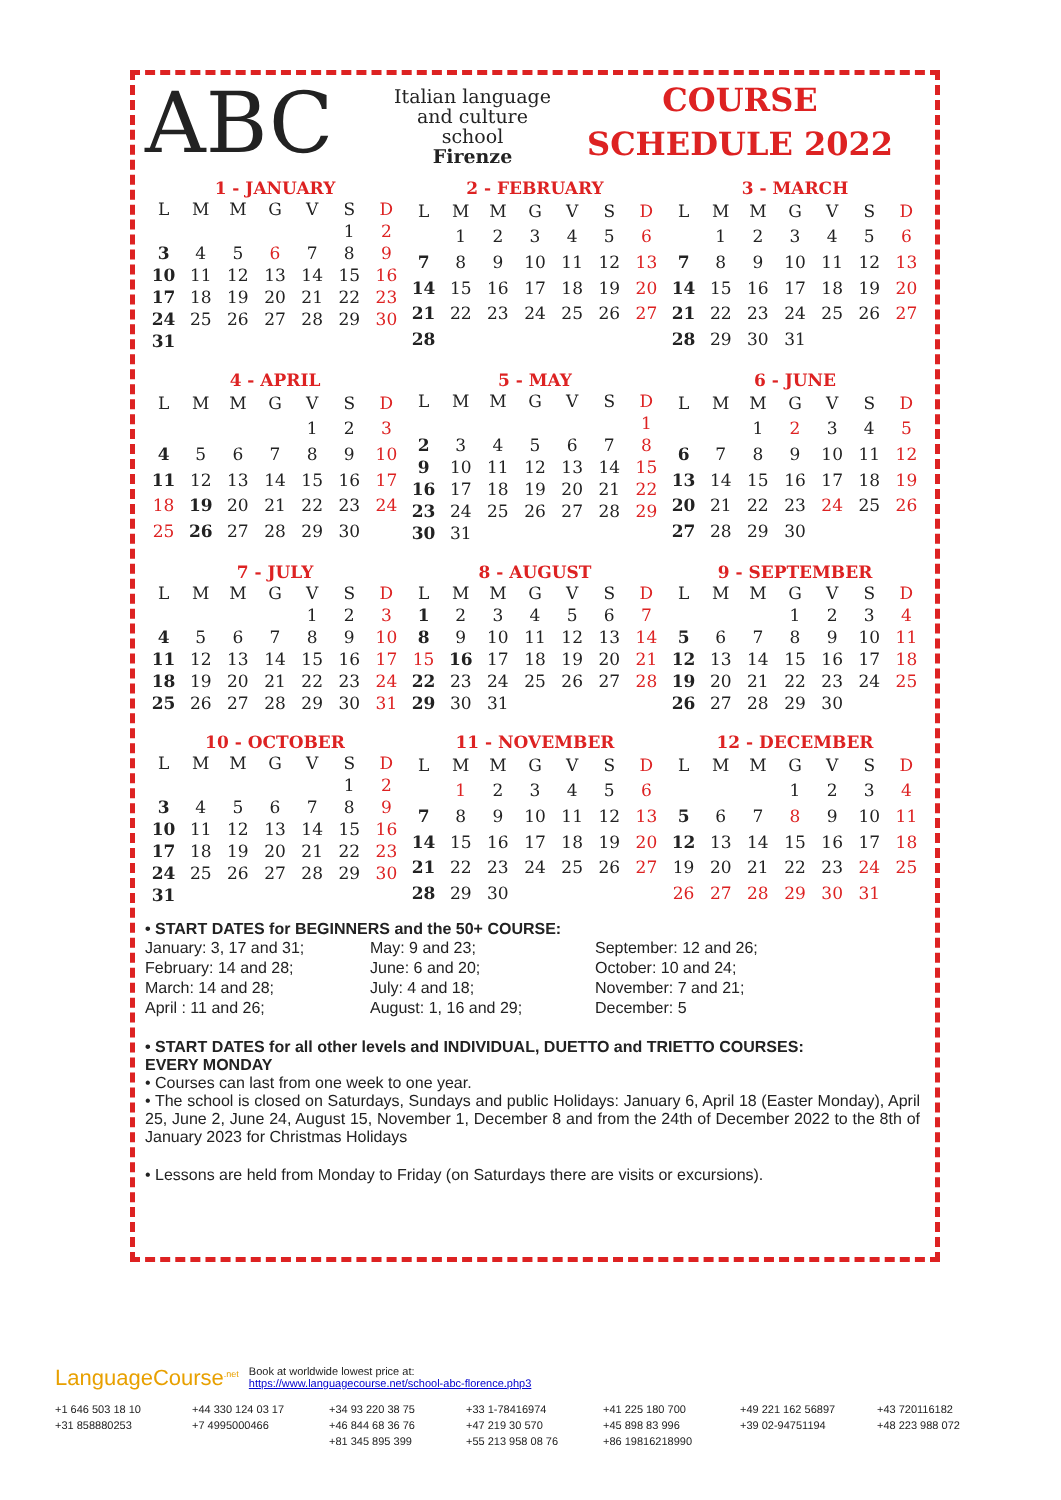ABC
Italian language
and culture
school
Firenze
COURSE
SCHEDULE 2022
1 - JANUARY
| L | M | M | G | V | S | D |
| --- | --- | --- | --- | --- | --- | --- |
| | | | | | 1 | 2 |
| 3 | 4 | 5 | 6 | 7 | 8 | 9 |
| 10 | 11 | 12 | 13 | 14 | 15 | 16 |
| 17 | 18 | 19 | 20 | 21 | 22 | 23 |
| 24 | 25 | 26 | 27 | 28 | 29 | 30 |
| 31 | | | | | | |
2 - FEBRUARY
| L | M | M | G | V | S | D |
| --- | --- | --- | --- | --- | --- | --- |
| | 1 | 2 | 3 | 4 | 5 | 6 |
| 7 | 8 | 9 | 10 | 11 | 12 | 13 |
| 14 | 15 | 16 | 17 | 18 | 19 | 20 |
| 21 | 22 | 23 | 24 | 25 | 26 | 27 |
| 28 | | | | | | |
3 - MARCH
| L | M | M | G | V | S | D |
| --- | --- | --- | --- | --- | --- | --- |
| | 1 | 2 | 3 | 4 | 5 | 6 |
| 7 | 8 | 9 | 10 | 11 | 12 | 13 |
| 14 | 15 | 16 | 17 | 18 | 19 | 20 |
| 21 | 22 | 23 | 24 | 25 | 26 | 27 |
| 28 | 29 | 30 | 31 | | | |
4 - APRIL
| L | M | M | G | V | S | D |
| --- | --- | --- | --- | --- | --- | --- |
| | | | | 1 | 2 | 3 |
| 4 | 5 | 6 | 7 | 8 | 9 | 10 |
| 11 | 12 | 13 | 14 | 15 | 16 | 17 |
| 18 | 19 | 20 | 21 | 22 | 23 | 24 |
| 25 | 26 | 27 | 28 | 29 | 30 | |
5 - MAY
| L | M | M | G | V | S | D |
| --- | --- | --- | --- | --- | --- | --- |
| | | | | | | 1 |
| 2 | 3 | 4 | 5 | 6 | 7 | 8 |
| 9 | 10 | 11 | 12 | 13 | 14 | 15 |
| 16 | 17 | 18 | 19 | 20 | 21 | 22 |
| 23 | 24 | 25 | 26 | 27 | 28 | 29 |
| 30 | 31 | | | | | |
6 - JUNE
| L | M | M | G | V | S | D |
| --- | --- | --- | --- | --- | --- | --- |
| | | 1 | 2 | 3 | 4 | 5 |
| 6 | 7 | 8 | 9 | 10 | 11 | 12 |
| 13 | 14 | 15 | 16 | 17 | 18 | 19 |
| 20 | 21 | 22 | 23 | 24 | 25 | 26 |
| 27 | 28 | 29 | 30 | | | |
7 - JULY
| L | M | M | G | V | S | D |
| --- | --- | --- | --- | --- | --- | --- |
| | | | | 1 | 2 | 3 |
| 4 | 5 | 6 | 7 | 8 | 9 | 10 |
| 11 | 12 | 13 | 14 | 15 | 16 | 17 |
| 18 | 19 | 20 | 21 | 22 | 23 | 24 |
| 25 | 26 | 27 | 28 | 29 | 30 | 31 |
8 - AUGUST
| L | M | M | G | V | S | D |
| --- | --- | --- | --- | --- | --- | --- |
| 1 | 2 | 3 | 4 | 5 | 6 | 7 |
| 8 | 9 | 10 | 11 | 12 | 13 | 14 |
| 15 | 16 | 17 | 18 | 19 | 20 | 21 |
| 22 | 23 | 24 | 25 | 26 | 27 | 28 |
| 29 | 30 | 31 | | | | |
9 - SEPTEMBER
| L | M | M | G | V | S | D |
| --- | --- | --- | --- | --- | --- | --- |
| | | | 1 | 2 | 3 | 4 |
| 5 | 6 | 7 | 8 | 9 | 10 | 11 |
| 12 | 13 | 14 | 15 | 16 | 17 | 18 |
| 19 | 20 | 21 | 22 | 23 | 24 | 25 |
| 26 | 27 | 28 | 29 | 30 | | |
10 - OCTOBER
| L | M | M | G | V | S | D |
| --- | --- | --- | --- | --- | --- | --- |
| | | | | | 1 | 2 |
| 3 | 4 | 5 | 6 | 7 | 8 | 9 |
| 10 | 11 | 12 | 13 | 14 | 15 | 16 |
| 17 | 18 | 19 | 20 | 21 | 22 | 23 |
| 24 | 25 | 26 | 27 | 28 | 29 | 30 |
| 31 | | | | | | |
11 - NOVEMBER
| L | M | M | G | V | S | D |
| --- | --- | --- | --- | --- | --- | --- |
| | 1 | 2 | 3 | 4 | 5 | 6 |
| 7 | 8 | 9 | 10 | 11 | 12 | 13 |
| 14 | 15 | 16 | 17 | 18 | 19 | 20 |
| 21 | 22 | 23 | 24 | 25 | 26 | 27 |
| 28 | 29 | 30 | | | | |
12 - DECEMBER
| L | M | M | G | V | S | D |
| --- | --- | --- | --- | --- | --- | --- |
| | | | 1 | 2 | 3 | 4 |
| 5 | 6 | 7 | 8 | 9 | 10 | 11 |
| 12 | 13 | 14 | 15 | 16 | 17 | 18 |
| 19 | 20 | 21 | 22 | 23 | 24 | 25 |
| 26 | 27 | 28 | 29 | 30 | 31 | |
• START DATES for BEGINNERS and the 50+ COURSE:
January: 3, 17 and 31;
February: 14 and 28;
March: 14 and 28;
April : 11 and 26;
May: 9 and 23;
June: 6 and 20;
July: 4 and 18;
August: 1, 16 and 29;
September: 12 and 26;
October: 10 and 24;
November: 7 and 21;
December: 5
• START DATES for all other levels and INDIVIDUAL, DUETTO and TRIETTO COURSES:
EVERY MONDAY
• Courses can last from one week to one year.
• The school is closed on Saturdays, Sundays and public Holidays: January 6, April 18 (Easter Monday), April 25, June 2, June 24, August 15, November 1, December 8 and from the 24th of December 2022 to the 8th of January 2023 for Christmas Holidays
• Lessons are held from Monday to Friday (on Saturdays there are visits or excursions).
LanguageCourse<sup>.net</sup> Book at worldwide lowest price at:
https://www.languagecourse.net/school-abc-florence.php3
+1 646 503 18 10 +44 330 124 03 17 +34 93 220 38 75 +33 1-78416974 +41 225 180 700 +49 221 162 56897 +43 720116182 +31 858880253 +7 4995000466 +46 844 68 36 76 +47 219 30 570 +45 898 83 996 +39 02-94751194 +48 223 988 072 +81 345 895 399 +55 213 958 08 76 +86 19816218990